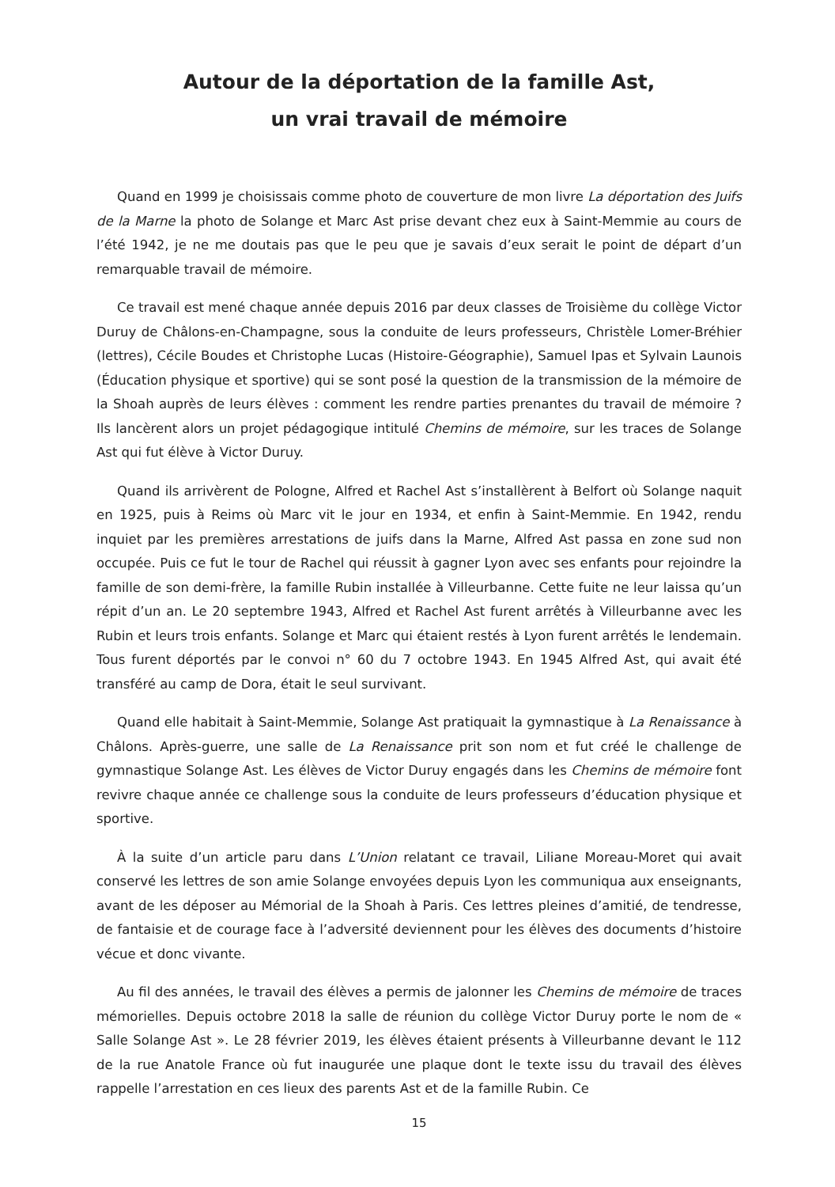Autour de la déportation de la famille Ast,
un vrai travail de mémoire
Quand en 1999 je choisissais comme photo de couverture de mon livre La déportation des Juifs de la Marne la photo de Solange et Marc Ast prise devant chez eux à Saint-Memmie au cours de l’été 1942, je ne me doutais pas que le peu que je savais d’eux serait le point de départ d’un remarquable travail de mémoire.
Ce travail est mené chaque année depuis 2016 par deux classes de Troisième du collège Victor Duruy de Châlons-en-Champagne, sous la conduite de leurs professeurs, Christèle Lomer-Bréhier (lettres), Cécile Boudes et Christophe Lucas (Histoire-Géographie), Samuel Ipas et Sylvain Launois (Éducation physique et sportive) qui se sont posé la question de la transmission de la mémoire de la Shoah auprès de leurs élèves : comment les rendre parties prenantes du travail de mémoire ? Ils lancèrent alors un projet pédagogique intitulé Chemins de mémoire, sur les traces de Solange Ast qui fut élève à Victor Duruy.
Quand ils arrivèrent de Pologne, Alfred et Rachel Ast s’installèrent à Belfort où Solange naquit en 1925, puis à Reims où Marc vit le jour en 1934, et enfin à Saint-Memmie. En 1942, rendu inquiet par les premières arrestations de juifs dans la Marne, Alfred Ast passa en zone sud non occupée. Puis ce fut le tour de Rachel qui réussit à gagner Lyon avec ses enfants pour rejoindre la famille de son demi-frère, la famille Rubin installée à Villeurbanne. Cette fuite ne leur laissa qu’un répit d’un an. Le 20 septembre 1943, Alfred et Rachel Ast furent arrêtés à Villeurbanne avec les Rubin et leurs trois enfants. Solange et Marc qui étaient restés à Lyon furent arrêtés le lendemain. Tous furent déportés par le convoi n° 60 du 7 octobre 1943. En 1945 Alfred Ast, qui avait été transféré au camp de Dora, était le seul survivant.
Quand elle habitait à Saint-Memmie, Solange Ast pratiquait la gymnastique à La Renaissance à Châlons. Après-guerre, une salle de La Renaissance prit son nom et fut créé le challenge de gymnastique Solange Ast. Les élèves de Victor Duruy engagés dans les Chemins de mémoire font revivre chaque année ce challenge sous la conduite de leurs professeurs d’éducation physique et sportive.
À la suite d’un article paru dans L’Union relatant ce travail, Liliane Moreau-Moret qui avait conservé les lettres de son amie Solange envoyées depuis Lyon les communiqua aux enseignants, avant de les déposer au Mémorial de la Shoah à Paris. Ces lettres pleines d’amitié, de tendresse, de fantaisie et de courage face à l’adversité deviennent pour les élèves des documents d’histoire vécue et donc vivante.
Au fil des années, le travail des élèves a permis de jalonner les Chemins de mémoire de traces mémorielles. Depuis octobre 2018 la salle de réunion du collège Victor Duruy porte le nom de « Salle Solange Ast ». Le 28 février 2019, les élèves étaient présents à Villeurbanne devant le 112 de la rue Anatole France où fut inaugurée une plaque dont le texte issu du travail des élèves rappelle l’arrestation en ces lieux des parents Ast et de la famille Rubin. Ce
15